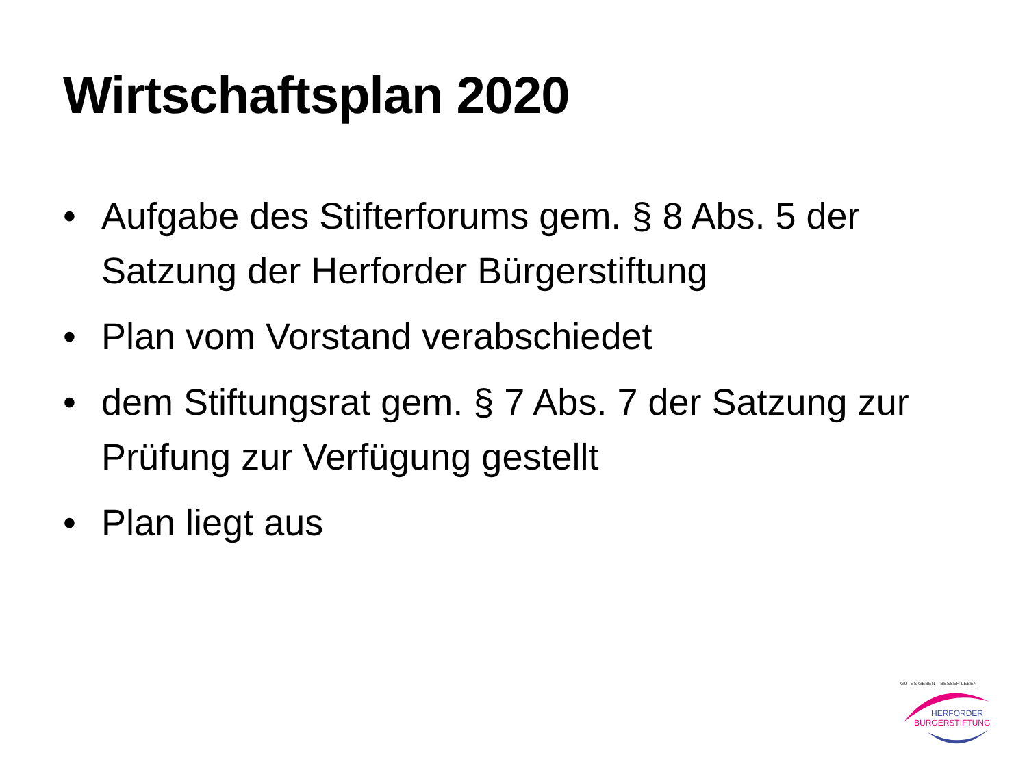Wirtschaftsplan 2020
• Aufgabe des Stifterforums gem. § 8 Abs. 5 der Satzung der Herforder Bürgerstiftung
• Plan vom Vorstand verabschiedet
• dem Stiftungsrat gem. § 7 Abs. 7 der Satzung zur Prüfung zur Verfügung gestellt
• Plan liegt aus
GUTES GEBEN – BESSER LEBEN
HERFORDER
BÜRGERSTIFTUNG